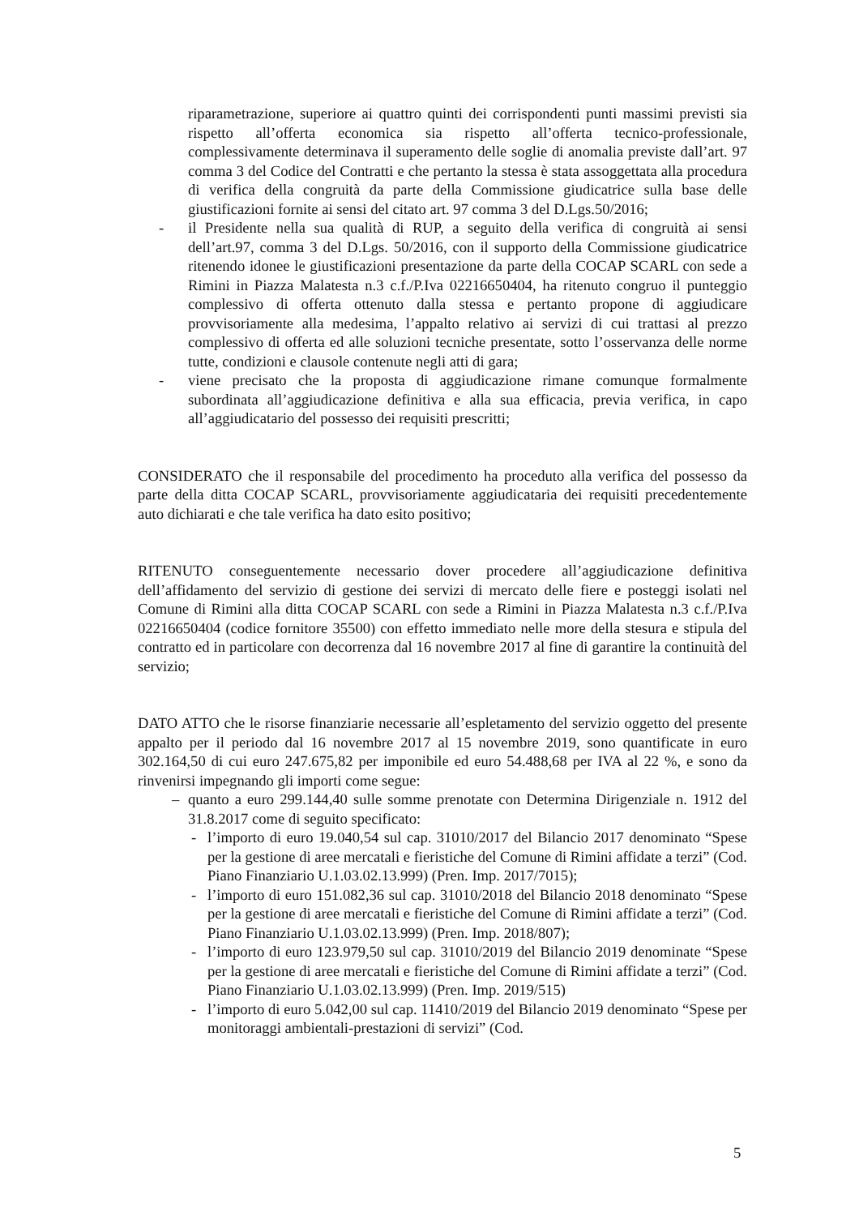riparametrazione, superiore ai quattro quinti dei corrispondenti punti massimi previsti sia rispetto all’offerta economica sia rispetto all’offerta tecnico-professionale, complessivamente determinava il superamento delle soglie di anomalia previste dall’art. 97 comma 3 del Codice del Contratti e che pertanto la stessa è stata assoggettata alla procedura di verifica della congruità da parte della Commissione giudicatrice sulla base delle giustificazioni fornite ai sensi del citato art. 97 comma 3 del D.Lgs.50/2016;
- il Presidente nella sua qualità di RUP, a seguito della verifica di congruità ai sensi dell’art.97, comma 3 del D.Lgs. 50/2016, con il supporto della Commissione giudicatrice ritenendo idonee le giustificazioni presentazione da parte della COCAP SCARL con sede a Rimini in Piazza Malatesta n.3 c.f./P.Iva 02216650404, ha ritenuto congruo il punteggio complessivo di offerta ottenuto dalla stessa e pertanto propone di aggiudicare provvisoriamente alla medesima, l’appalto relativo ai servizi di cui trattasi al prezzo complessivo di offerta ed alle soluzioni tecniche presentate, sotto l’osservanza delle norme tutte, condizioni e clausole contenute negli atti di gara;
- viene precisato che la proposta di aggiudicazione rimane comunque formalmente subordinata all’aggiudicazione definitiva e alla sua efficacia, previa verifica, in capo all’aggiudicatario del possesso dei requisiti prescritti;
CONSIDERATO che il responsabile del procedimento ha proceduto alla verifica del possesso da parte della ditta COCAP SCARL, provvisoriamente aggiudicataria dei requisiti precedentemente auto dichiarati e che tale verifica ha dato esito positivo;
RITENUTO conseguentemente necessario dover procedere all’aggiudicazione definitiva dell’affidamento del servizio di gestione dei servizi di mercato delle fiere e posteggi isolati nel Comune di Rimini alla ditta COCAP SCARL con sede a Rimini in Piazza Malatesta n.3 c.f./P.Iva 02216650404 (codice fornitore 35500) con effetto immediato nelle more della stesura e stipula del contratto ed in particolare con decorrenza dal 16 novembre 2017 al fine di garantire la continuità del servizio;
DATO ATTO che le risorse finanziarie necessarie all’espletamento del servizio oggetto del presente appalto per il periodo dal 16 novembre 2017 al 15 novembre 2019, sono quantificate in euro 302.164,50 di cui euro 247.675,82 per imponibile ed euro 54.488,68 per IVA al 22 %, e sono da rinvenirsi impegnando gli importi come segue:
– quanto a euro 299.144,40 sulle somme prenotate con Determina Dirigenziale n. 1912 del 31.8.2017 come di seguito specificato:
- l’importo di euro 19.040,54 sul cap. 31010/2017 del Bilancio 2017 denominato “Spese per la gestione di aree mercatali e fieristiche del Comune di Rimini affidate a terzi” (Cod. Piano Finanziario U.1.03.02.13.999) (Pren. Imp. 2017/7015);
- l’importo di euro 151.082,36 sul cap. 31010/2018 del Bilancio 2018 denominato “Spese per la gestione di aree mercatali e fieristiche del Comune di Rimini affidate a terzi” (Cod. Piano Finanziario U.1.03.02.13.999) (Pren. Imp. 2018/807);
- l’importo di euro 123.979,50 sul cap. 31010/2019 del Bilancio 2019 denominate “Spese per la gestione di aree mercatali e fieristiche del Comune di Rimini affidate a terzi” (Cod. Piano Finanziario U.1.03.02.13.999) (Pren. Imp. 2019/515)
- l’importo di euro 5.042,00 sul cap. 11410/2019 del Bilancio 2019 denominato “Spese per monitoraggi ambientali-prestazioni di servizi” (Cod.
5